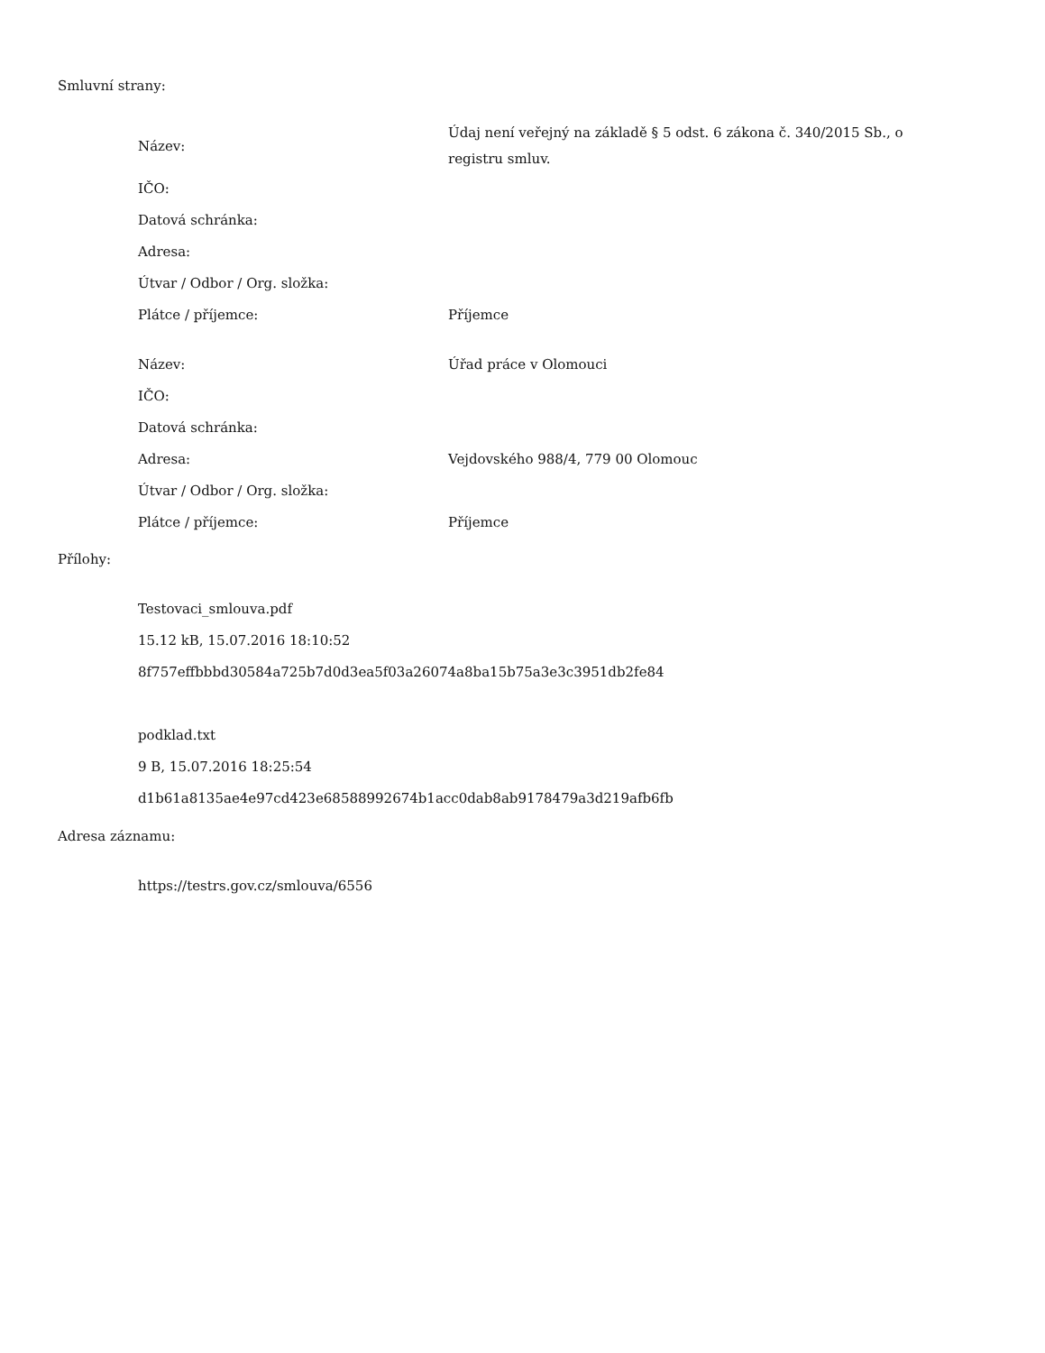Smluvní strany:
| Název: | Údaj není veřejný na základě § 5 odst. 6 zákona č. 340/2015 Sb., o registru smluv. |
| IČO: | |
| Datová schránka: | |
| Adresa: | |
| Útvar / Odbor / Org. složka: | |
| Plátce / příjemce: | Příjemce |
| Název: | Úřad práce v Olomouci |
| IČO: | |
| Datová schránka: | |
| Adresa: | Vejdovského 988/4, 779 00 Olomouc |
| Útvar / Odbor / Org. složka: | |
| Plátce / příjemce: | Příjemce |
Přílohy:
Testovaci_smlouva.pdf
15.12 kB, 15.07.2016 18:10:52
8f757effbbbd30584a725b7d0d3ea5f03a26074a8ba15b75a3e3c3951db2fe84
podklad.txt
9 B, 15.07.2016 18:25:54
d1b61a8135ae4e97cd423e68588992674b1acc0dab8ab9178479a3d219afb6fb
Adresa záznamu:
https://testrs.gov.cz/smlouva/6556